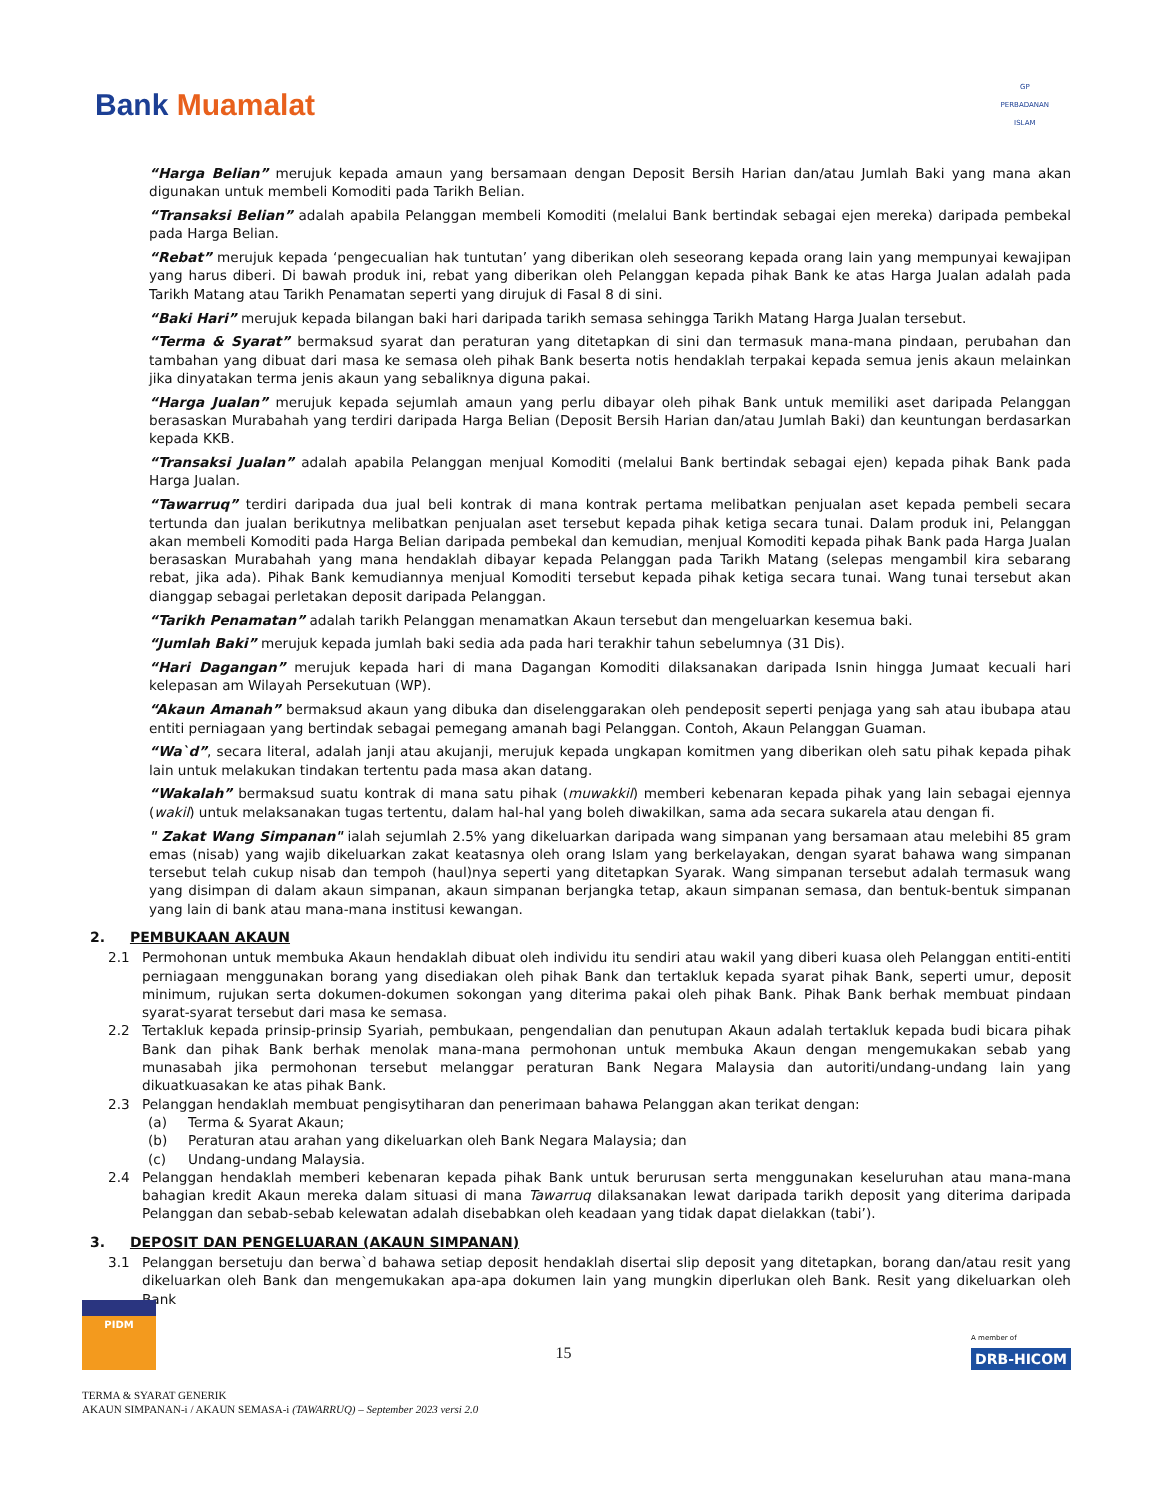Bank Muamalat
GP
PERBADANAN
ISLAM
“Harga Belian” merujuk kepada amaun yang bersamaan dengan Deposit Bersih Harian dan/atau Jumlah Baki yang mana akan digunakan untuk membeli Komoditi pada Tarikh Belian.
“Transaksi Belian” adalah apabila Pelanggan membeli Komoditi (melalui Bank bertindak sebagai ejen mereka) daripada pembekal pada Harga Belian.
“Rebat” merujuk kepada ‘pengecualian hak tuntutan’ yang diberikan oleh seseorang kepada orang lain yang mempunyai kewajipan yang harus diberi. Di bawah produk ini, rebat yang diberikan oleh Pelanggan kepada pihak Bank ke atas Harga Jualan adalah pada Tarikh Matang atau Tarikh Penamatan seperti yang dirujuk di Fasal 8 di sini.
“Baki Hari” merujuk kepada bilangan baki hari daripada tarikh semasa sehingga Tarikh Matang Harga Jualan tersebut.
“Terma & Syarat” bermaksud syarat dan peraturan yang ditetapkan di sini dan termasuk mana-mana pindaan, perubahan dan tambahan yang dibuat dari masa ke semasa oleh pihak Bank beserta notis hendaklah terpakai kepada semua jenis akaun melainkan jika dinyatakan terma jenis akaun yang sebaliknya diguna pakai.
“Harga Jualan” merujuk kepada sejumlah amaun yang perlu dibayar oleh pihak Bank untuk memiliki aset daripada Pelanggan berasaskan Murabahah yang terdiri daripada Harga Belian (Deposit Bersih Harian dan/atau Jumlah Baki) dan keuntungan berdasarkan kepada KKB.
“Transaksi Jualan” adalah apabila Pelanggan menjual Komoditi (melalui Bank bertindak sebagai ejen) kepada pihak Bank pada Harga Jualan.
“Tawarruq” terdiri daripada dua jual beli kontrak di mana kontrak pertama melibatkan penjualan aset kepada pembeli secara tertunda dan jualan berikutnya melibatkan penjualan aset tersebut kepada pihak ketiga secara tunai. Dalam produk ini, Pelanggan akan membeli Komoditi pada Harga Belian daripada pembekal dan kemudian, menjual Komoditi kepada pihak Bank pada Harga Jualan berasaskan Murabahah yang mana hendaklah dibayar kepada Pelanggan pada Tarikh Matang (selepas mengambil kira sebarang rebat, jika ada). Pihak Bank kemudiannya menjual Komoditi tersebut kepada pihak ketiga secara tunai. Wang tunai tersebut akan dianggap sebagai perletakan deposit daripada Pelanggan.
“Tarikh Penamatan” adalah tarikh Pelanggan menamatkan Akaun tersebut dan mengeluarkan kesemua baki.
“Jumlah Baki” merujuk kepada jumlah baki sedia ada pada hari terakhir tahun sebelumnya (31 Dis).
“Hari Dagangan” merujuk kepada hari di mana Dagangan Komoditi dilaksanakan daripada Isnin hingga Jumaat kecuali hari kelepasan am Wilayah Persekutuan (WP).
“Akaun Amanah” bermaksud akaun yang dibuka dan diselenggarakan oleh pendeposit seperti penjaga yang sah atau ibubapa atau entiti perniagaan yang bertindak sebagai pemegang amanah bagi Pelanggan. Contoh, Akaun Pelanggan Guaman.
“Wa`d”, secara literal, adalah janji atau akujanji, merujuk kepada ungkapan komitmen yang diberikan oleh satu pihak kepada pihak lain untuk melakukan tindakan tertentu pada masa akan datang.
“Wakalah” bermaksud suatu kontrak di mana satu pihak (muwakkil) memberi kebenaran kepada pihak yang lain sebagai ejennya (wakil) untuk melaksanakan tugas tertentu, dalam hal-hal yang boleh diwakilkan, sama ada secara sukarela atau dengan fi.
" Zakat Wang Simpanan" ialah sejumlah 2.5% yang dikeluarkan daripada wang simpanan yang bersamaan atau melebihi 85 gram emas (nisab) yang wajib dikeluarkan zakat keatasnya oleh orang Islam yang berkelayakan, dengan syarat bahawa wang simpanan tersebut telah cukup nisab dan tempoh (haul)nya seperti yang ditetapkan Syarak. Wang simpanan tersebut adalah termasuk wang yang disimpan di dalam akaun simpanan, akaun simpanan berjangka tetap, akaun simpanan semasa, dan bentuk-bentuk simpanan yang lain di bank atau mana-mana institusi kewangan.
2. PEMBUKAAN AKAUN
2.1 Permohonan untuk membuka Akaun hendaklah dibuat oleh individu itu sendiri atau wakil yang diberi kuasa oleh Pelanggan entiti-entiti perniagaan menggunakan borang yang disediakan oleh pihak Bank dan tertakluk kepada syarat pihak Bank, seperti umur, deposit minimum, rujukan serta dokumen-dokumen sokongan yang diterima pakai oleh pihak Bank. Pihak Bank berhak membuat pindaan syarat-syarat tersebut dari masa ke semasa.
2.2 Tertakluk kepada prinsip-prinsip Syariah, pembukaan, pengendalian dan penutupan Akaun adalah tertakluk kepada budi bicara pihak Bank dan pihak Bank berhak menolak mana-mana permohonan untuk membuka Akaun dengan mengemukakan sebab yang munasabah jika permohonan tersebut melanggar peraturan Bank Negara Malaysia dan autoriti/undang-undang lain yang dikuatkuasakan ke atas pihak Bank.
2.3 Pelanggan hendaklah membuat pengisytiharan dan penerimaan bahawa Pelanggan akan terikat dengan:
(a) Terma & Syarat Akaun;
(b) Peraturan atau arahan yang dikeluarkan oleh Bank Negara Malaysia; dan
(c) Undang-undang Malaysia.
2.4 Pelanggan hendaklah memberi kebenaran kepada pihak Bank untuk berurusan serta menggunakan keseluruhan atau mana-mana bahagian kredit Akaun mereka dalam situasi di mana Tawarruq dilaksanakan lewat daripada tarikh deposit yang diterima daripada Pelanggan dan sebab-sebab kelewatan adalah disebabkan oleh keadaan yang tidak dapat dielakkan (tabi’).
3. DEPOSIT DAN PENGELUARAN (AKAUN SIMPANAN)
3.1 Pelanggan bersetuju dan berwa`d bahawa setiap deposit hendaklah disertai slip deposit yang ditetapkan, borang dan/atau resit yang dikeluarkan oleh Bank dan mengemukakan apa-apa dokumen lain yang mungkin diperlukan oleh Bank. Resit yang dikeluarkan oleh Bank
PIDM
15
A member of
DRB-HICOM
TERMA & SYARAT GENERIK
AKAUN SIMPANAN-i / AKAUN SEMASA-i (TAWARRUQ) – September 2023 versi 2.0